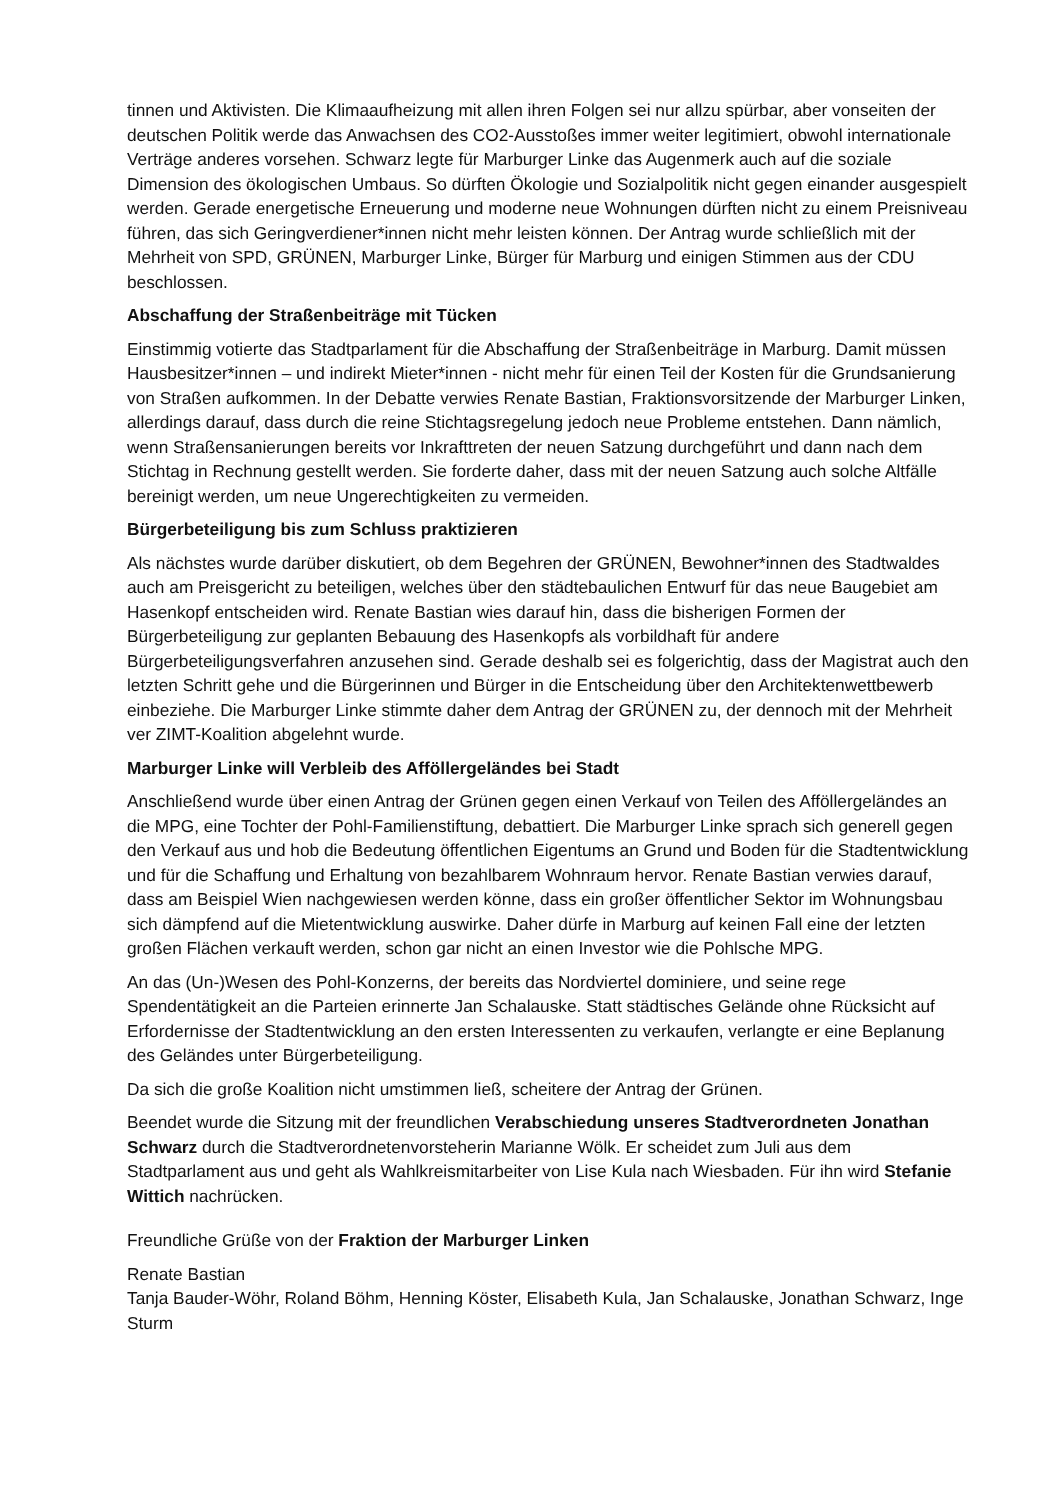tinnen und Aktivisten. Die Klimaaufheizung mit allen ihren Folgen sei nur allzu spürbar, aber vonseiten der deutschen Politik werde das Anwachsen des CO2-Ausstoßes immer weiter legitimiert, obwohl internationale Verträge anderes vorsehen. Schwarz legte für Marburger Linke das Augenmerk auch auf die soziale Dimension des ökologischen Umbaus. So dürften Ökologie und Sozialpolitik nicht gegen einander ausgespielt werden. Gerade energetische Erneuerung und moderne neue Wohnungen dürften nicht zu einem Preisniveau führen, das sich Geringverdiener*innen nicht mehr leisten können. Der Antrag wurde schließlich mit der Mehrheit von SPD, GRÜNEN, Marburger Linke, Bürger für Marburg und einigen Stimmen aus der CDU beschlossen.
Abschaffung der Straßenbeiträge mit Tücken
Einstimmig votierte das Stadtparlament für die Abschaffung der Straßenbeiträge in Marburg. Damit müssen Hausbesitzer*innen – und indirekt Mieter*innen - nicht mehr für einen Teil der Kosten für die Grundsanierung von Straßen aufkommen. In der Debatte verwies Renate Bastian, Fraktionsvorsitzende der Marburger Linken, allerdings darauf, dass durch die reine Stichtagsregelung jedoch neue Probleme entstehen. Dann nämlich, wenn Straßensanierungen bereits vor Inkrafttreten der neuen Satzung durchgeführt und dann nach dem Stichtag in Rechnung gestellt werden. Sie forderte daher, dass mit der neuen Satzung auch solche Altfälle bereinigt werden, um neue Ungerechtigkeiten zu vermeiden.
Bürgerbeteiligung bis zum Schluss praktizieren
Als nächstes wurde darüber diskutiert, ob dem Begehren der GRÜNEN, Bewohner*innen des Stadtwaldes auch am Preisgericht zu beteiligen, welches über den städtebaulichen Entwurf für das neue Baugebiet am Hasenkopf entscheiden wird. Renate Bastian wies darauf hin, dass die bisherigen Formen der Bürgerbeteiligung zur geplanten Bebauung des Hasenkopfs als vorbildhaft für andere Bürgerbeteiligungsverfahren anzusehen sind. Gerade deshalb sei es folgerichtig, dass der Magistrat auch den letzten Schritt gehe und die Bürgerinnen und Bürger in die Entscheidung über den Architektenwettbewerb einbeziehe. Die Marburger Linke stimmte daher dem Antrag der GRÜNEN zu, der dennoch mit der Mehrheit ver ZIMT-Koalition abgelehnt wurde.
Marburger Linke will Verbleib des Afföllergeländes bei Stadt
Anschließend wurde über einen Antrag der Grünen gegen einen Verkauf von Teilen des Afföllergeländes an die MPG, eine Tochter der Pohl-Familienstiftung, debattiert. Die Marburger Linke sprach sich generell gegen den Verkauf aus und hob die Bedeutung öffentlichen Eigentums an Grund und Boden für die Stadtentwicklung und für die Schaffung und Erhaltung von bezahlbarem Wohnraum hervor. Renate Bastian verwies darauf, dass am Beispiel Wien nachgewiesen werden könne, dass ein großer öffentlicher Sektor im Wohnungsbau sich dämpfend auf die Mietentwicklung auswirke. Daher dürfe in Marburg auf keinen Fall eine der letzten großen Flächen verkauft werden, schon gar nicht an einen Investor wie die Pohlsche MPG.
An das (Un-)Wesen des Pohl-Konzerns, der bereits das Nordviertel dominiere, und seine rege Spendentätigkeit an die Parteien erinnerte Jan Schalauske. Statt städtisches Gelände ohne Rücksicht auf Erfordernisse der Stadtentwicklung an den ersten Interessenten zu verkaufen, verlangte er eine Beplanung des Geländes unter Bürgerbeteiligung.
Da sich die große Koalition nicht umstimmen ließ, scheitere der Antrag der Grünen.
Beendet wurde die Sitzung mit der freundlichen Verabschiedung unseres Stadtverordneten Jonathan Schwarz durch die Stadtverordnetenvorsteherin Marianne Wölk. Er scheidet zum Juli aus dem Stadtparlament aus und geht als Wahlkreismitarbeiter von Lise Kula nach Wiesbaden. Für ihn wird Stefanie Wittich nachrücken.
Freundliche Grüße von der Fraktion der Marburger Linken
Renate Bastian
Tanja Bauder-Wöhr, Roland Böhm, Henning Köster, Elisabeth Kula, Jan Schalauske, Jonathan Schwarz, Inge Sturm